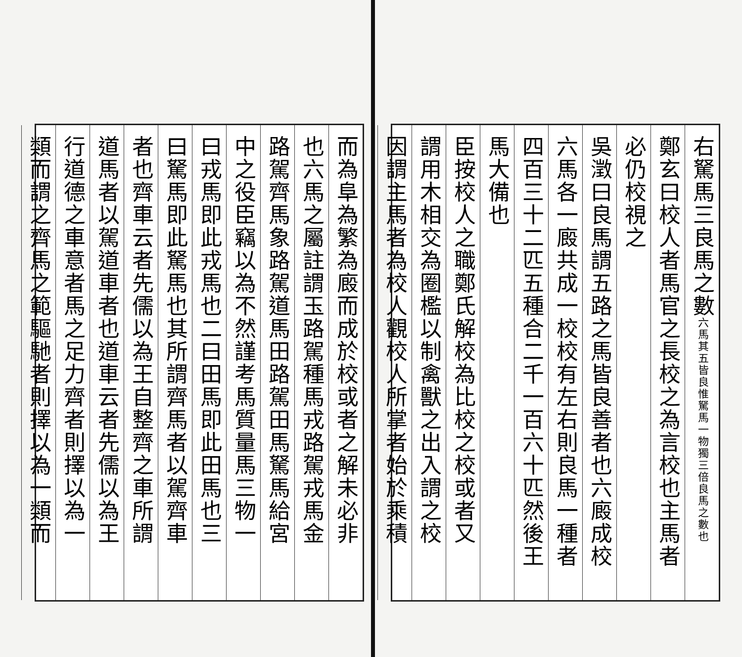右駑馬三良馬之數六馬其五皆良惟駑馬一物獨三倍良馬之數也
鄭玄曰校人者馬官之長校之為言校也主馬者
必仍校視之
吳澂曰良馬謂五路之馬皆良善者也六廄成校
六馬各一廄共成一校校有左右則良馬一種者
四百三十二匹五種合二千一百六十匹然後王
馬大備也
臣按校人之職鄭氏解校為比校之校或者又
謂用木相交為圈檻以制禽獸之出入謂之校
因謂主馬者為校人觀校人所掌者始於乘積
而為阜為繁為廄而成於校或者之解未必非
也六馬之屬註謂玉路駕種馬戎路駕戎馬金
路駕齊馬象路駕道馬田路駕田馬駑馬給宮
中之役臣竊以為不然謹考馬質量馬三物一
曰戎馬即此戎馬也二曰田馬即此田馬也三
曰駑馬即此駑馬也其所謂齊馬者以駕齊車
者也齊車云者先儒以為王自整齊之車所謂
道馬者以駕道車者也道車云者先儒以為王
行道德之車意者馬之足力齊者則擇以為一
類而謂之齊馬之範驅馳者則擇以為一類而